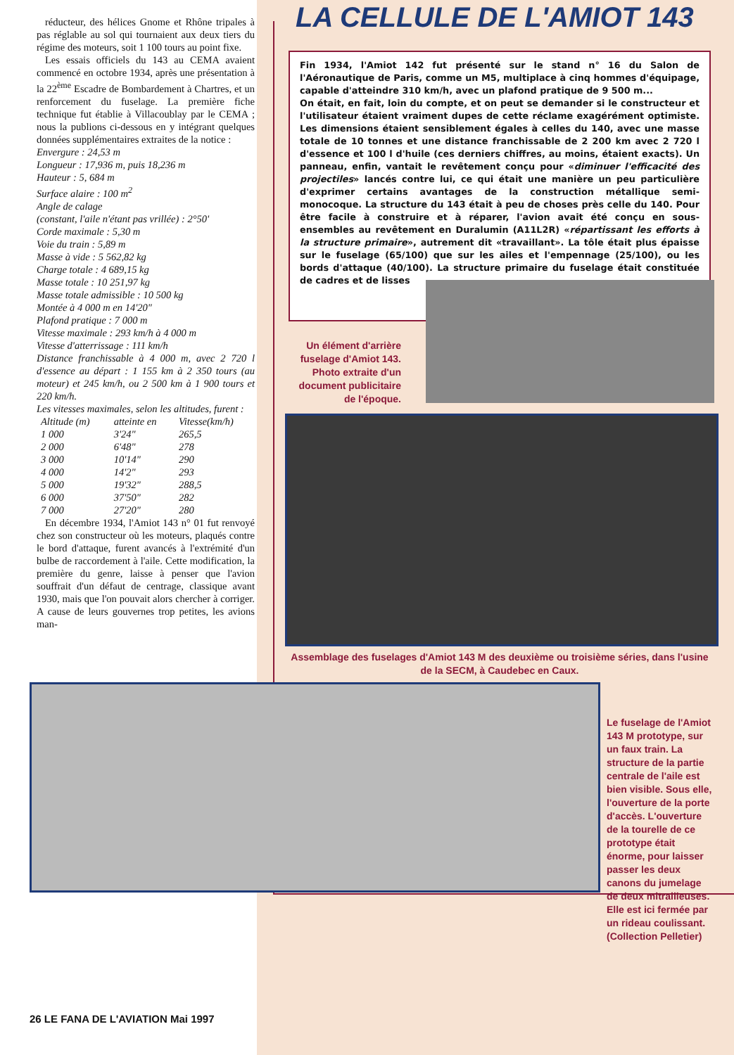réducteur, des hélices Gnome et Rhône tripales à pas réglable au sol qui tournaient aux deux tiers du régime des moteurs, soit 1 100 tours au point fixe.
Les essais officiels du 143 au CEMA avaient commencé en octobre 1934, après une présentation à la 22<sup>ème</sup> Escadre de Bombardement à Chartres, et un renforcement du fuselage. La première fiche technique fut établie à Villacoublay par le CEMA ; nous la publions ci-dessous en y intégrant quelques données supplémentaires extraites de la notice :
Envergure : 24,53 m
Longueur : 17,936 m, puis 18,236 m
Hauteur : 5, 684 m
Surface alaire : 100 m<sup>2</sup>
Angle de calage
(constant, l'aile n'étant pas vrillée) : 2°50'
Corde maximale : 5,30 m
Voie du train : 5,89 m
Masse à vide : 5 562,82 kg
Charge totale : 4 689,15 kg
Masse totale : 10 251,97 kg
Masse totale admissible : 10 500 kg
Montée à 4 000 m en 14'20"
Plafond pratique : 7 000 m
Vitesse maximale : 293 km/h à 4 000 m
Vitesse d'atterrissage : 111 km/h
Distance franchissable à 4 000 m, avec 2 720 l d'essence au départ : 1 155 km à 2 350 tours (au moteur) et 245 km/h, ou 2 500 km à 1 900 tours et 220 km/h.
Les vitesses maximales, selon les altitudes, furent :
| Altitude (m) | atteinte en | Vitesse(km/h) |
| --- | --- | --- |
| 1 000 | 3'24" | 265,5 |
| 2 000 | 6'48" | 278 |
| 3 000 | 10'14" | 290 |
| 4 000 | 14'2" | 293 |
| 5 000 | 19'32" | 288,5 |
| 6 000 | 37'50" | 282 |
| 7 000 | 27'20" | 280 |
En décembre 1934, l'Amiot 143 n° 01 fut renvoyé chez son constructeur où les moteurs, plaqués contre le bord d'attaque, furent avancés à l'extrémité d'un bulbe de raccordement à l'aile. Cette modification, la première du genre, laisse à penser que l'avion souffrait d'un défaut de centrage, classique avant 1930, mais que l'on pouvait alors chercher à corriger. A cause de leurs gouvernes trop petites, les avions man-
LA CELLULE DE L'AMIOT 143
Fin 1934, l'Amiot 142 fut présenté sur le stand n° 16 du Salon de l'Aéronautique de Paris, comme un M5, multiplace à cinq hommes d'équipage, capable d'atteindre 310 km/h, avec un plafond pratique de 9 500 m...
On était, en fait, loin du compte, et on peut se demander si le constructeur et l'utilisateur étaient vraiment dupes de cette réclame exagérément optimiste. Les dimensions étaient sensiblement égales à celles du 140, avec une masse totale de 10 tonnes et une distance franchissable de 2 200 km avec 2 720 l d'essence et 100 l d'huile (ces derniers chiffres, au moins, étaient exacts). Un panneau, enfin, vantait le revêtement conçu pour «diminuer l'efficacité des projectiles» lancés contre lui, ce qui était une manière un peu particulière d'exprimer certains avantages de la construction métallique semi-monocoque. La structure du 143 était à peu de choses près celle du 140. Pour être facile à construire et à réparer, l'avion avait été conçu en sous-ensembles au revêtement en Duralumin (A11L2R) «répartissant les efforts à la structure primaire», autrement dit «travaillant». La tôle était plus épaisse sur le fuselage (65/100) que sur les ailes et l'empennage (25/100), ou les bords d'attaque (40/100). La structure primaire du fuselage était constituée de cadres et de lisses
Un élément d'arrière fuselage d'Amiot 143. Photo extraite d'un document publicitaire de l'époque.
Assemblage des fuselages d'Amiot 143 M des deuxième ou troisième séries, dans l'usine de la SECM, à Caudebec en Caux.
Le fuselage de l'Amiot 143 M prototype, sur un faux train. La structure de la partie centrale de l'aile est bien visible. Sous elle, l'ouverture de la porte d'accès. L'ouverture de la tourelle de ce prototype était énorme, pour laisser passer les deux canons du jumelage de deux mitrailleuses. Elle est ici fermée par un rideau coulissant. (Collection Pelletier)
26 LE FANA DE L'AVIATION Mai 1997